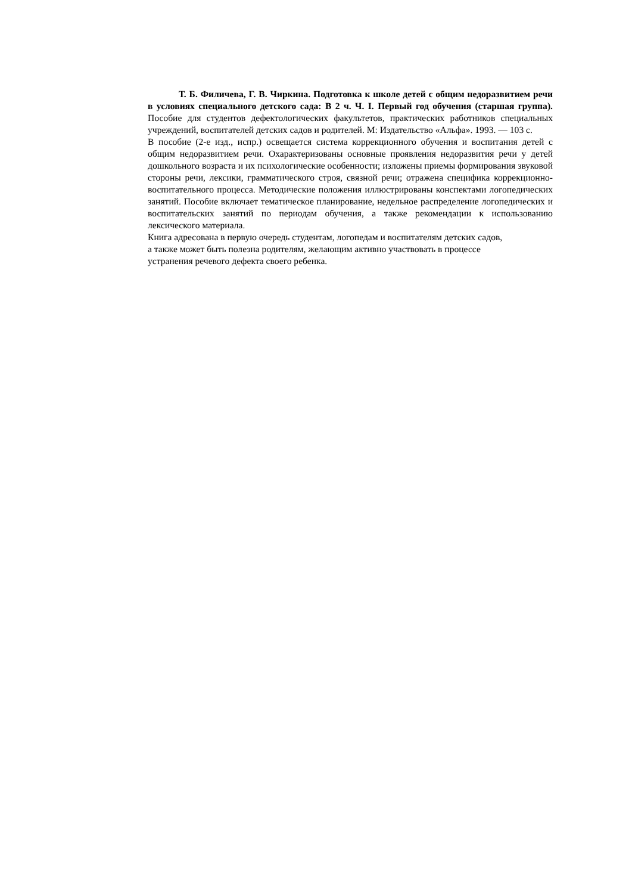Т. Б. Филичева, Г. В. Чиркина. Подготовка к школе детей с общим недоразвитием речи в условиях специального детского сада: В 2 ч. Ч. I. Первый год обучения (старшая группа). Пособие для студентов дефектологических факультетов, практических работников специальных учреждений, воспитателей детских садов и родителей. М: Издательство «Альфа». 1993. — 103 с.
В пособие (2-е изд., испр.) освещается система коррекционного обучения и воспитания детей с общим недоразвитием речи. Охарактеризованы основные проявления недоразвития речи у детей дошкольного возраста и их психологические особенности; изложены приемы формирования звуковой стороны речи, лексики, грамматического строя, связной речи; отражена специфика коррекционно-воспитательного процесса. Методические положения иллюстрированы конспектами логопедических занятий. Пособие включает тематическое планирование, недельное распределение логопедических и воспитательских занятий по периодам обучения, а также рекомендации к использованию лексического материала.
Книга адресована в первую очередь студентам, логопедам и воспитателям детских садов,
а также может быть полезна родителям, желающим активно участвовать в процессе
устранения речевого дефекта своего ребенка.